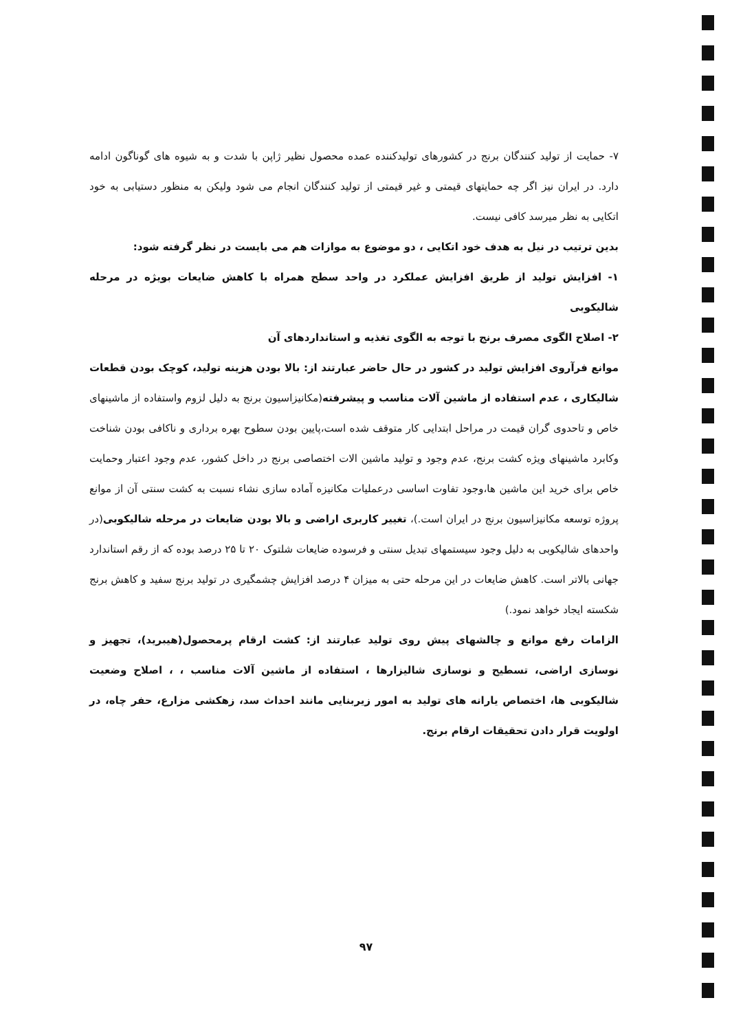۷- حمایت از تولید کنندگان برنج در کشورهای تولیدکننده عمده محصول نظیر ژاپن با شدت و به شیوه های گوناگون ادامه دارد. در ایران نیز اگر چه حمایتهای قیمتی و غیر قیمتی از تولید کنندگان انجام می شود ولیکن به منظور دستیابی به خود اتکایی به نظر میرسد کافی نیست.
بدین ترتیب در نیل به هدف خود اتکایی ، دو موضوع به موازات هم می بایست در نظر گرفته شود:
۱- افزایش تولید از طریق افزایش عملکرد در واحد سطح همراه با کاهش ضایعات بویژه در مرحله شالیکوبی
۲- اصلاح الگوی مصرف برنج با توجه به الگوی تغذیه و استانداردهای آن
موانع فرآروی افزایش تولید در کشور در حال حاضر عبارتند از: بالا بودن هزینه تولید، کوچک بودن قطعات شالیکاری ، عدم استفاده از ماشین آلات مناسب و پیشرفته(مکانیزاسیون برنج به دلیل لزوم واستفاده از ماشینهای خاص و تاحدوی گران قیمت در مراحل ابتدایی کار متوقف شده است،پایین بودن سطوح بهره برداری و ناکافی بودن شناخت وکابرد ماشینهای ویژه کشت برنج، عدم وجود و تولید ماشین الات اختصاصی برنج در داخل کشور، عدم وجود اعتبار وحمایت خاص برای خرید این ماشین ها،وجود تفاوت اساسی درعملیات مکانیزه آماده سازی نشاء نسبت به کشت سنتی آن از موانع پروژه توسعه مکانیزاسیون برنج در ایران است.)، تغییر کاربری اراضی و بالا بودن ضایعات در مرحله شالیکوبی(در واحدهای شالیکوبی به دلیل وجود سیستمهای تبدیل سنتی و فرسوده ضایعات شلتوک ۲۰ تا ۲۵ درصد بوده که از رقم استاندارد جهانی بالاتر است. کاهش ضایعات در این مرحله حتی به میزان ۴ درصد افزایش چشمگیری در تولید برنج سفید و کاهش برنج شکسته ایجاد خواهد نمود.)
الزامات رفع موانع و چالشهای پیش روی تولید عبارتند از: کشت ارقام پرمحصول(هیبرید)، تجهیز و نوسازی اراضی، تسطیح و نوسازی شالیزارها ، استفاده از ماشین آلات مناسب ، ، اصلاح وضعیت شالیکوبی ها، اختصاص یارانه های تولید به امور زیربنایی مانند احداث سد، زهکشی مزارع، حفر چاه، در اولویت قرار دادن تحقیقات ارقام برنج.
۹۷